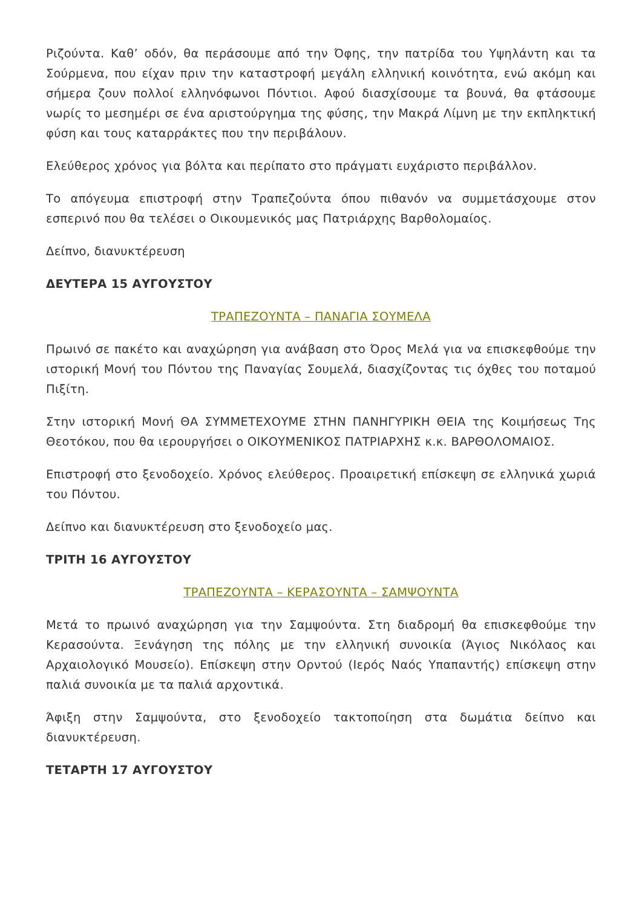Ριζούντα. Καθ’ οδόν, θα περάσουμε από την Όφης, την πατρίδα του Υψηλάντη και τα Σούρμενα, που είχαν πριν την καταστροφή μεγάλη ελληνική κοινότητα, ενώ ακόμη και σήμερα ζουν πολλοί ελληνόφωνοι Πόντιοι. Αφού διασχίσουμε τα βουνά, θα φτάσουμε νωρίς το μεσημέρι σε ένα αριστούργημα της φύσης, την Μακρά Λίμνη με την εκπληκτική φύση και τους καταρράκτες που την περιβάλουν.
Ελεύθερος χρόνος για βόλτα και περίπατο στο πράγματι ευχάριστο περιβάλλον.
Το απόγευμα επιστροφή στην Τραπεζούντα όπου πιθανόν να συμμετάσχουμε στον εσπερινό που θα τελέσει ο Οικουμενικός μας Πατριάρχης Βαρθολομαίος.
Δείπνο, διανυκτέρευση
ΔΕΥΤΕΡΑ 15 ΑΥΓΟΥΣΤΟΥ
ΤΡΑΠΕΖΟΥΝΤΑ – ΠΑΝΑΓΙΑ ΣΟΥΜΕΛΑ
Πρωινό σε πακέτο και αναχώρηση για ανάβαση στο Όρος Μελά για να επισκεφθούμε την ιστορική Μονή του Πόντου της Παναγίας Σουμελά, διασχίζοντας τις όχθες του ποταμού Πιξίτη.
Στην ιστορική Μονή ΘΑ ΣΥΜΜΕΤΕΧΟΥΜΕ ΣΤΗΝ ΠΑΝΗΓΥΡΙΚΗ ΘΕΙΑ της Κοιμήσεως Της Θεοτόκου, που θα ιερουργήσει ο ΟΙΚΟΥΜΕΝΙΚΟΣ ΠΑΤΡΙΑΡΧΗΣ κ.κ. ΒΑΡΘΟΛΟΜΑΙΟΣ.
Επιστροφή στο ξενοδοχείο. Χρόνος ελεύθερος. Προαιρετική επίσκεψη σε ελληνικά χωριά του Πόντου.
Δείπνο και διανυκτέρευση στο ξενοδοχείο μας.
ΤΡΙΤΗ 16 ΑΥΓΟΥΣΤΟΥ
ΤΡΑΠΕΖΟΥΝΤΑ – ΚΕΡΑΣΟΥΝΤΑ – ΣΑΜΨΟΥΝΤΑ
Μετά το πρωινό αναχώρηση για την Σαμψούντα. Στη διαδρομή θα επισκεφθούμε την Κερασούντα. Ξενάγηση της πόλης με την ελληνική συνοικία (Άγιος Νικόλαος και Αρχαιολογικό Μουσείο). Επίσκεψη στην Ορντού (Ιερός Ναός Υπαπαντής) επίσκεψη στην παλιά συνοικία με τα παλιά αρχοντικά.
Άφιξη στην Σαμψούντα, στο ξενοδοχείο τακτοποίηση στα δωμάτια δείπνο και διανυκτέρευση.
ΤΕΤΑΡΤΗ 17 ΑΥΓΟΥΣΤΟΥ